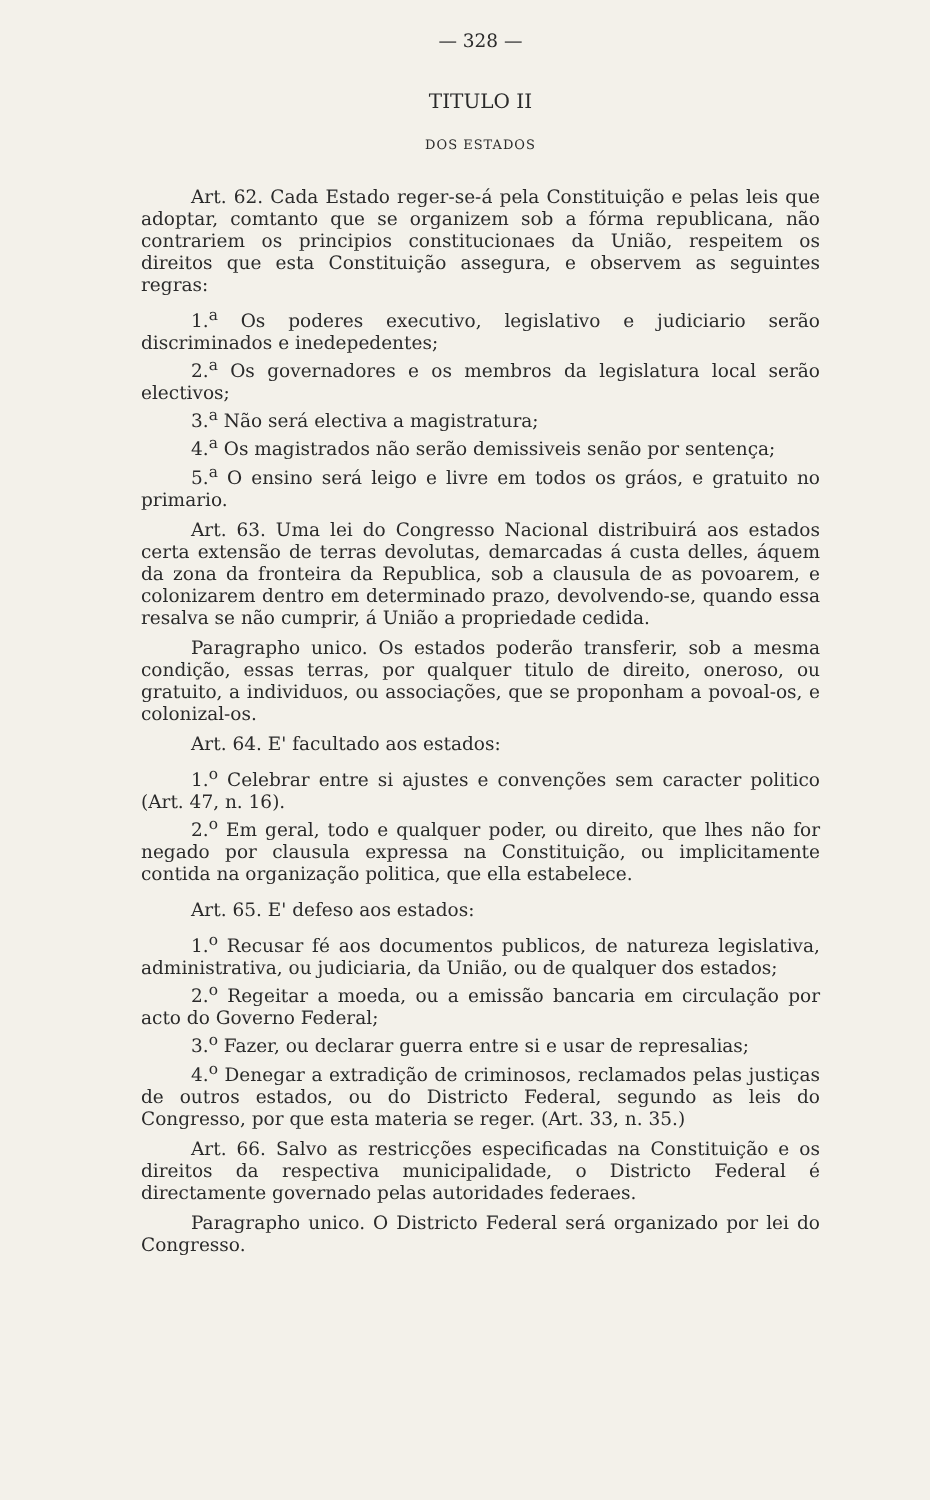— 328 —
TITULO II
DOS ESTADOS
Art. 62. Cada Estado reger-se-á pela Constituição e pelas leis que adoptar, comtanto que se organizem sob a fórma republicana, não contrariem os principios constitucionaes da União, respeitem os direitos que esta Constituição assegura, e observem as seguintes regras:
1.<sup>a</sup> Os poderes executivo, legislativo e judiciario serão discriminados e inedepedentes;
2.<sup>a</sup> Os governadores e os membros da legislatura local serão electivos;
3.<sup>a</sup> Não será electiva a magistratura;
4.<sup>a</sup> Os magistrados não serão demissiveis senão por sentença;
5.<sup>a</sup> O ensino será leigo e livre em todos os gráos, e gratuito no primario.
Art. 63. Uma lei do Congresso Nacional distribuirá aos estados certa extensão de terras devolutas, demarcadas á custa delles, áquem da zona da fronteira da Republica, sob a clausula de as povoarem, e colonizarem dentro em determinado prazo, devolvendo-se, quando essa resalva se não cumprir, á União a propriedade cedida.
Paragrapho unico. Os estados poderão transferir, sob a mesma condição, essas terras, por qualquer titulo de direito, oneroso, ou gratuito, a individuos, ou associações, que se proponham a povoal-os, e colonizal-os.
Art. 64. E' facultado aos estados:
1.<sup>o</sup> Celebrar entre si ajustes e convenções sem caracter politico (Art. 47, n. 16).
2.<sup>o</sup> Em geral, todo e qualquer poder, ou direito, que lhes não for negado por clausula expressa na Constituição, ou implicitamente contida na organização politica, que ella estabelece.
Art. 65. E' defeso aos estados:
1.<sup>o</sup> Recusar fé aos documentos publicos, de natureza legislativa, administrativa, ou judiciaria, da União, ou de qualquer dos estados;
2.<sup>o</sup> Regeitar a moeda, ou a emissão bancaria em circulação por acto do Governo Federal;
3.<sup>o</sup> Fazer, ou declarar guerra entre si e usar de represalias;
4.<sup>o</sup> Denegar a extradição de criminosos, reclamados pelas justiças de outros estados, ou do Districto Federal, segundo as leis do Congresso, por que esta materia se reger. (Art. 33, n. 35.)
Art. 66. Salvo as restricções especificadas na Constituição e os direitos da respectiva municipalidade, o Districto Federal é directamente governado pelas autoridades federaes.
Paragrapho unico. O Districto Federal será organizado por lei do Congresso.